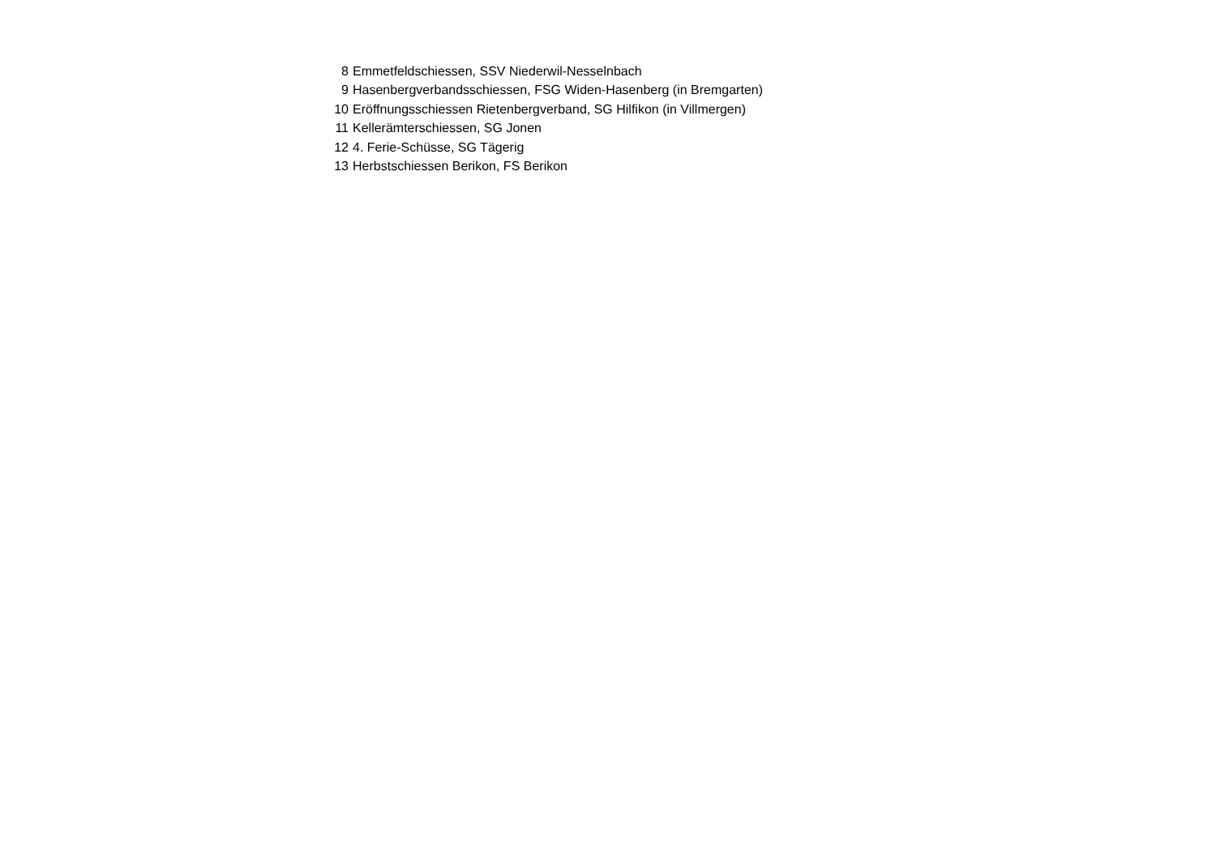| 8 | Emmetfeldschiessen, SSV Niederwil-Nesselnbach |
| 9 | Hasenbergverbandsschiessen, FSG Widen-Hasenberg (in Bremgarten) |
| 10 | Eröffnungsschiessen Rietenbergverband, SG Hilfikon (in Villmergen) |
| 11 | Kellerämterschiessen, SG Jonen |
| 12 | 4. Ferie-Schüsse, SG Tägerig |
| 13 | Herbstschiessen Berikon, FS Berikon |